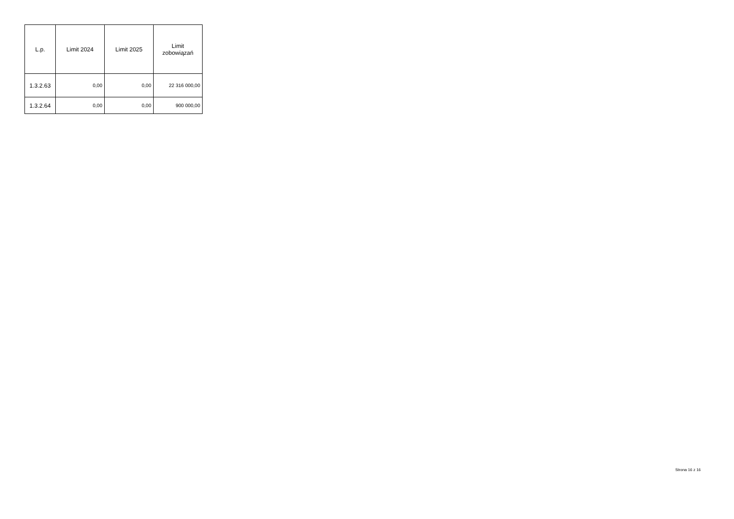| L.p. | Limit 2024 | Limit 2025 | Limit zobowiązań |
| --- | --- | --- | --- |
| 1.3.2.63 | 0,00 | 0,00 | 22 316 000,00 |
| 1.3.2.64 | 0,00 | 0,00 | 900 000,00 |
Strona 16 z 16